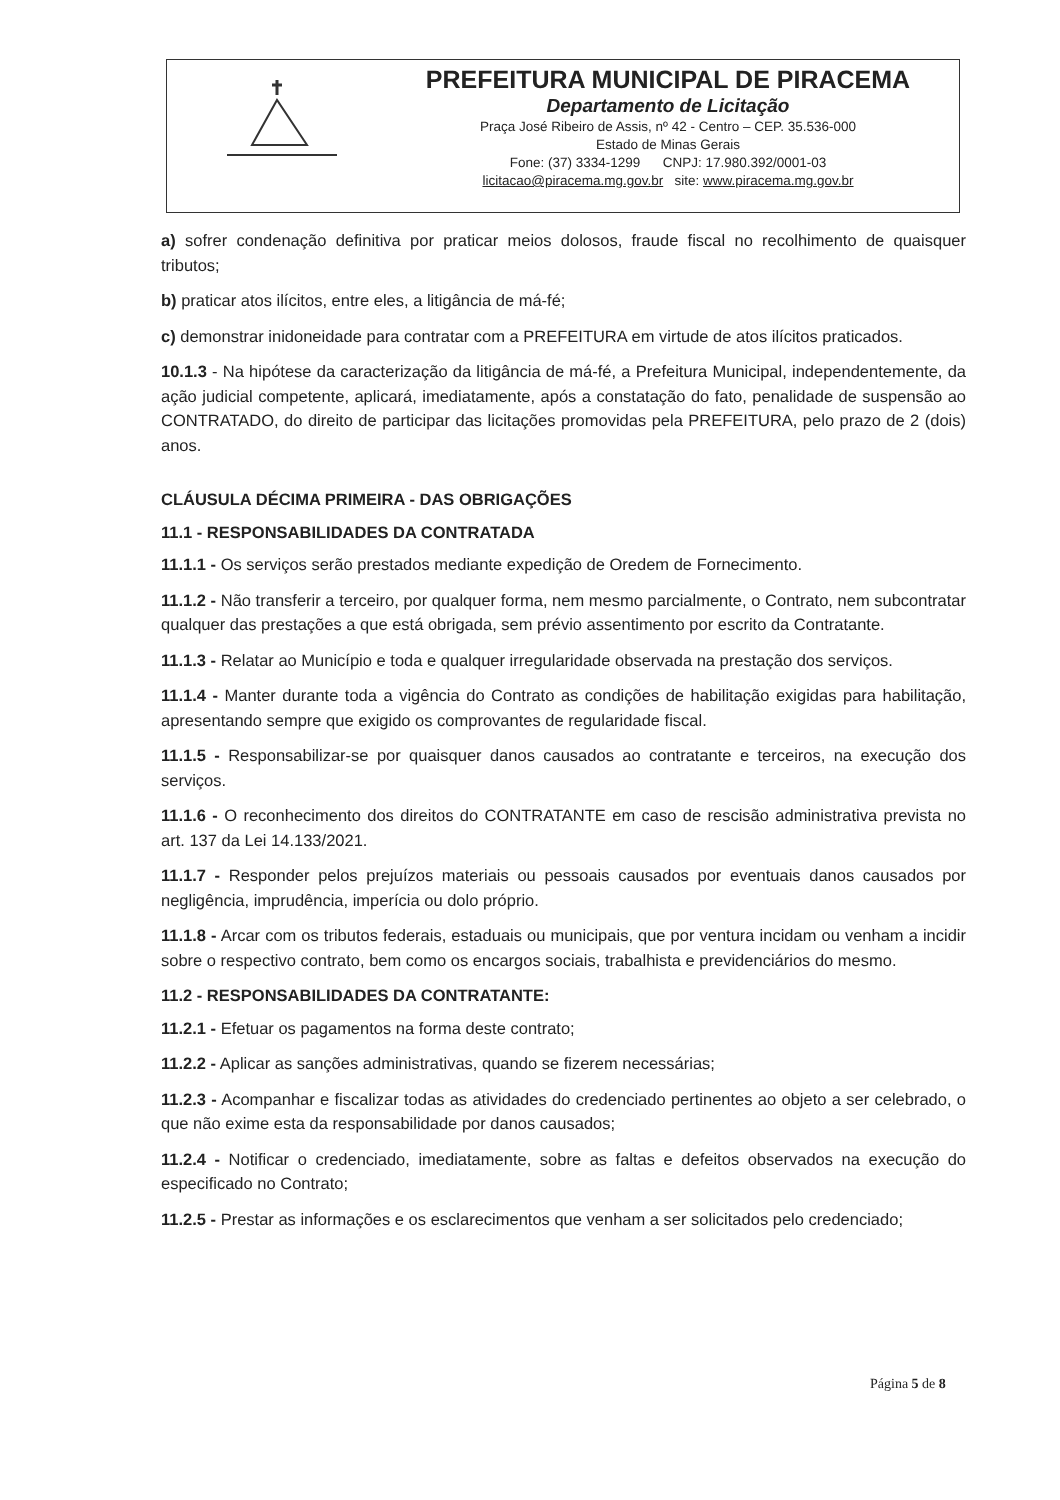PREFEITURA MUNICIPAL DE PIRACEMA
Departamento de Licitação
Praça José Ribeiro de Assis, nº 42 - Centro – CEP. 35.536-000
Estado de Minas Gerais
Fone: (37) 3334-1299 CNPJ: 17.980.392/0001-03
licitacao@piracema.mg.gov.br site: www.piracema.mg.gov.br
a) sofrer condenação definitiva por praticar meios dolosos, fraude fiscal no recolhimento de quaisquer tributos;
b) praticar atos ilícitos, entre eles, a litigância de má-fé;
c) demonstrar inidoneidade para contratar com a PREFEITURA em virtude de atos ilícitos praticados.
10.1.3 - Na hipótese da caracterização da litigância de má-fé, a Prefeitura Municipal, independentemente, da ação judicial competente, aplicará, imediatamente, após a constatação do fato, penalidade de suspensão ao CONTRATADO, do direito de participar das licitações promovidas pela PREFEITURA, pelo prazo de 2 (dois) anos.
CLÁUSULA DÉCIMA PRIMEIRA - DAS OBRIGAÇÕES
11.1 - RESPONSABILIDADES DA CONTRATADA
11.1.1 - Os serviços serão prestados mediante expedição de Oredem de Fornecimento.
11.1.2 - Não transferir a terceiro, por qualquer forma, nem mesmo parcialmente, o Contrato, nem subcontratar qualquer das prestações a que está obrigada, sem prévio assentimento por escrito da Contratante.
11.1.3 - Relatar ao Município e toda e qualquer irregularidade observada na prestação dos serviços.
11.1.4 - Manter durante toda a vigência do Contrato as condições de habilitação exigidas para habilitação, apresentando sempre que exigido os comprovantes de regularidade fiscal.
11.1.5 - Responsabilizar-se por quaisquer danos causados ao contratante e terceiros, na execução dos serviços.
11.1.6 - O reconhecimento dos direitos do CONTRATANTE em caso de rescisão administrativa prevista no art. 137 da Lei 14.133/2021.
11.1.7 - Responder pelos prejuízos materiais ou pessoais causados por eventuais danos causados por negligência, imprudência, imperícia ou dolo próprio.
11.1.8 - Arcar com os tributos federais, estaduais ou municipais, que por ventura incidam ou venham a incidir sobre o respectivo contrato, bem como os encargos sociais, trabalhista e previdenciários do mesmo.
11.2 - RESPONSABILIDADES DA CONTRATANTE:
11.2.1 - Efetuar os pagamentos na forma deste contrato;
11.2.2 - Aplicar as sanções administrativas, quando se fizerem necessárias;
11.2.3 - Acompanhar e fiscalizar todas as atividades do credenciado pertinentes ao objeto a ser celebrado, o que não exime esta da responsabilidade por danos causados;
11.2.4 - Notificar o credenciado, imediatamente, sobre as faltas e defeitos observados na execução do especificado no Contrato;
11.2.5 - Prestar as informações e os esclarecimentos que venham a ser solicitados pelo credenciado;
Página 5 de 8